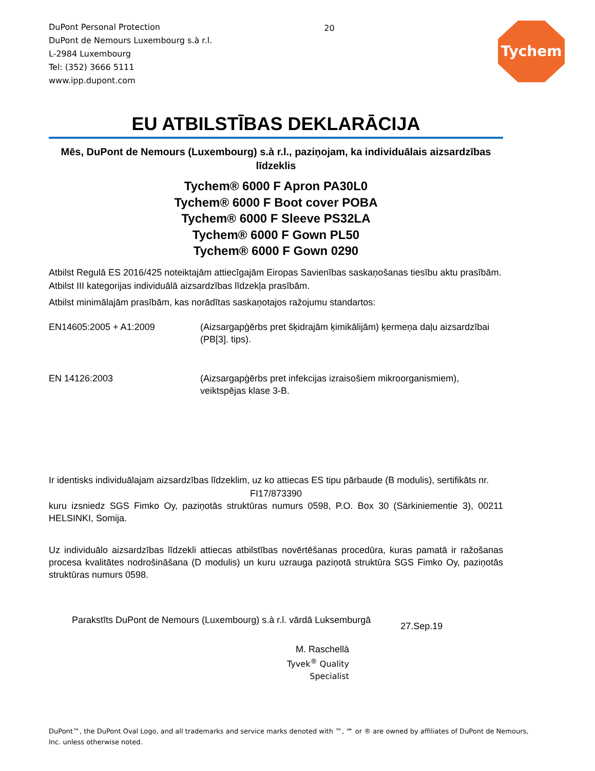DuPont Personal Protection
DuPont de Nemours Luxembourg s.à r.l.
L-2984 Luxembourg
Tel: (352) 3666 5111
www.ipp.dupont.com
20
Tychem
EU ATBILSTĪBAS DEKLARĀCIJA
Mēs, DuPont de Nemours (Luxembourg) s.à r.l., paziņojam, ka individuālais aizsardzības līdzeklis
Tychem® 6000 F Apron PA30L0
Tychem® 6000 F Boot cover POBA
Tychem® 6000 F Sleeve PS32LA
Tychem® 6000 F Gown PL50
Tychem® 6000 F Gown 0290
Atbilst Regulā ES 2016/425 noteiktajām attiecīgajām Eiropas Savienības saskaņošanas tiesību aktu prasībām.
Atbilst III kategorijas individuālā aizsardzības līdzekļa prasībām.
Atbilst minimālajām prasībām, kas norādītas saskaņotajos ražojumu standartos:
EN14605:2005 + A1:2009 (Aizsargapģērbs pret šķidrajām ķimikālijām) ķermeņa daļu aizsardzībai (PB[3]. tips).
EN 14126:2003 (Aizsargapģērbs pret infekcijas izraisošiem mikroorganismiem), veiktspējas klase 3-B.
Ir identisks individuālajam aizsardzības līdzeklim, uz ko attiecas ES tipu pārbaude (B modulis), sertifikāts nr.
FI17/873390
kuru izsniedz SGS Fimko Oy, paziņotās struktūras numurs 0598, P.O. Box 30 (Särkiniementie 3), 00211 HELSINKI, Somija.
Uz individuālo aizsardzības līdzekli attiecas atbilstības novērtēšanas procedūra, kuras pamatā ir ražošanas procesa kvalitātes nodrošināšana (D modulis) un kuru uzrauga paziņotā struktūra SGS Fimko Oy, paziņotās struktūras numurs 0598.
Parakstīts DuPont de Nemours (Luxembourg) s.à r.l. vārdā Luksemburgā
27.Sep.19
M. Raschellà
Tyvek<sup>®</sup> Quality Specialist
DuPont™, the DuPont Oval Logo, and all trademarks and service marks denoted with ™, ℠ or ® are owned by affiliates of DuPont de Nemours, Inc. unless otherwise noted.